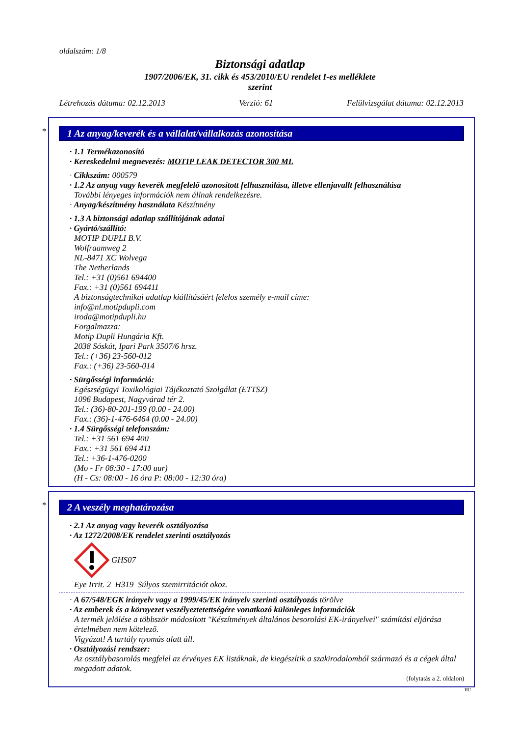oldalszám: 1/8
Biztonsági adatlap
1907/2006/EK, 31. cikk és 453/2010/EU rendelet I-es melléklete
szerint
Létrehozás dátuma: 02.12.2013 Verzió: 61 Felülvizsgálat dátuma: 02.12.2013
*
1 Az anyag/keverék és a vállalat/vállalkozás azonosítása
· 1.1 Termékazonosító
· Kereskedelmi megnevezés: MOTIP LEAK DETECTOR 300 ML
· Cikkszám: 000579
· 1.2 Az anyag vagy keverék megfelelő azonosított felhasználása, illetve ellenjavallt felhasználása
További lényeges információk nem állnak rendelkezésre.
· Anyag/készítmény használata Készítmény
· 1.3 A biztonsági adatlap szállítójának adatai
· Gyártó/szállító:
MOTIP DUPLI B.V.
Wolfraamweg 2
NL-8471 XC Wolvega
The Netherlands
Tel.: +31 (0)561 694400
Fax.: +31 (0)561 694411
A biztonságtechnikai adatlap kiállításáért felelos személy e-mail címe:
info@nl.motipdupli.com
iroda@motipdupli.hu
Forgalmazza:
Motip Dupli Hungária Kft.
2038 Sóskút, Ipari Park 3507/6 hrsz.
Tel.: (+36) 23-560-012
Fax.: (+36) 23-560-014
· Sürgősségi információ:
Egészségügyi Toxikológiai Tájékoztató Szolgálat (ETTSZ)
1096 Budapest, Nagyvárad tér 2.
Tel.: (36)-80-201-199 (0.00 - 24.00)
Fax.: (36)-1-476-6464 (0.00 - 24.00)
· 1.4 Sürgősségi telefonszám:
Tel.: +31 561 694 400
Fax.: +31 561 694 411
Tel.: +36-1-476-0200
(Mo - Fr 08:30 - 17:00 uur)
(H - Cs: 08:00 - 16 óra P: 08:00 - 12:30 óra)
*
2 A veszély meghatározása
· 2.1 Az anyag vagy keverék osztályozása
· Az 1272/2008/EK rendelet szerinti osztályozás
GHS07
Eye Irrit. 2 H319 Súlyos szemirritációt okoz.
· A 67/548/EGK irányelv vagy a 1999/45/EK irányelv szerinti osztályozás törölve
· Az emberek és a környezet veszélyeztetettségére vonatkozó különleges információk
A termék jelölése a többször módosított "Készítmények általános besorolási EK-irányelvei" számítási eljárása értelmében nem kötelező.
Vigyázat! A tartály nyomás alatt áll.
· Osztályozási rendszer:
Az osztálybasorolás megfelel az érvényes EK listáknak, de kiegészítik a szakirodalomból származó és a cégek által megadott adatok.
(folytatás a 2. oldalon)
HU